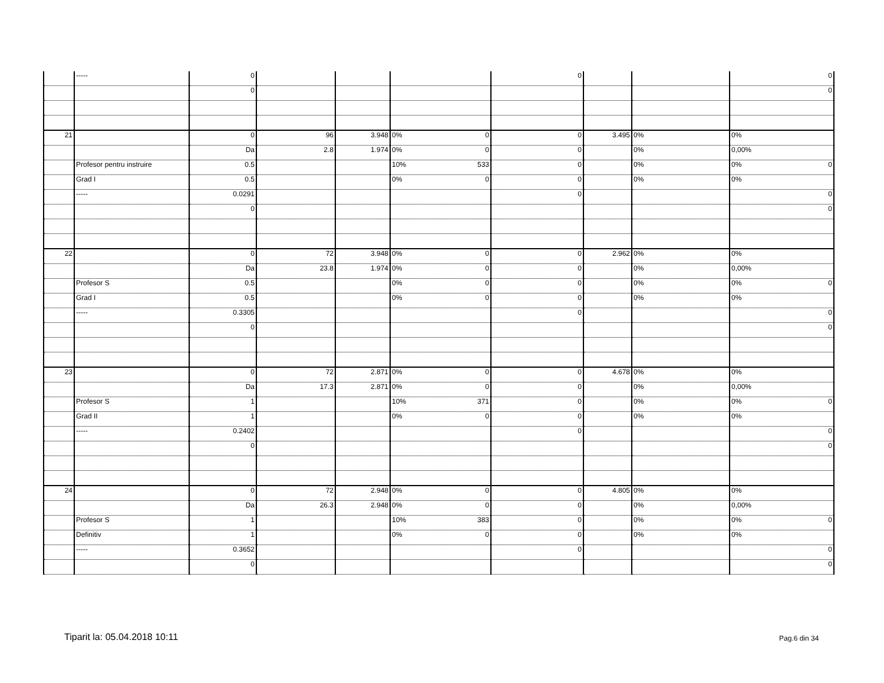| | ----- | 0 | | | | 0 | | | 0 |
| | | 0 | | | | | | | 0 |
| 21 | | 0 | 96 | 3.948 | 0% 0 | 0 | 3.495 | 0% | 0% |
| | | Da | 2.8 | 1.974 | 0% 0 | 0 | | 0% | 0,00% |
| | Profesor pentru instruire | 0.5 | | | 10% 533 | 0 | | 0% | 0% 0 |
| | Grad I | 0.5 | | | 0% 0 | 0 | | 0% | 0% |
| | ----- | 0.0291 | | | | 0 | | | 0 |
| | | 0 | | | | | | | 0 |
| 22 | | 0 | 72 | 3.948 | 0% 0 | 0 | 2.962 | 0% | 0% |
| | | Da | 23.8 | 1.974 | 0% 0 | 0 | | 0% | 0,00% |
| | Profesor S | 0.5 | | | 0% 0 | 0 | | 0% | 0% 0 |
| | Grad I | 0.5 | | | 0% 0 | 0 | | 0% | 0% |
| | ----- | 0.3305 | | | | 0 | | | 0 |
| | | 0 | | | | | | | 0 |
| 23 | | 0 | 72 | 2.871 | 0% 0 | 0 | 4.678 | 0% | 0% |
| | | Da | 17.3 | 2.871 | 0% 0 | 0 | | 0% | 0,00% |
| | Profesor S | 1 | | | 10% 371 | 0 | | 0% | 0% 0 |
| | Grad II | 1 | | | 0% 0 | 0 | | 0% | 0% |
| | ----- | 0.2402 | | | | 0 | | | 0 |
| | | 0 | | | | | | | 0 |
| 24 | | 0 | 72 | 2.948 | 0% 0 | 0 | 4.805 | 0% | 0% |
| | | Da | 26.3 | 2.948 | 0% 0 | 0 | | 0% | 0,00% |
| | Profesor S | 1 | | | 10% 383 | 0 | | 0% | 0% 0 |
| | Definitiv | 1 | | | 0% 0 | 0 | | 0% | 0% |
| | ----- | 0.3652 | | | | 0 | | | 0 |
| | | 0 | | | | | | | 0 |
Tiparit la: 05.04.2018 10:11 Pag.6 din 34